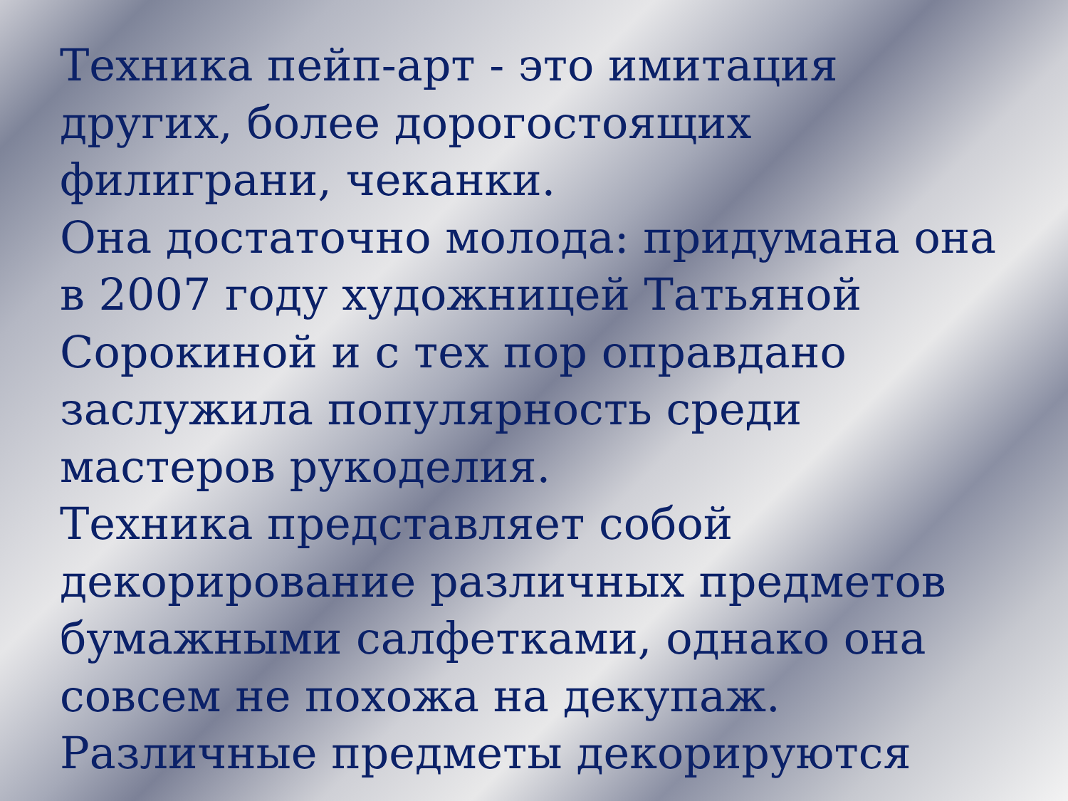Техника пейп-арт - это имитация других, более дорогостоящих филиграни, чеканки.
Она достаточно молода: придумана она в 2007 году художницей Татьяной Сорокиной и с тех пор оправдано заслужила популярность среди мастеров рукоделия.
Техника представляет собой декорирование различных предметов бумажными салфетками, однако она совсем не похожа на декупаж.
Различные предметы декорируются